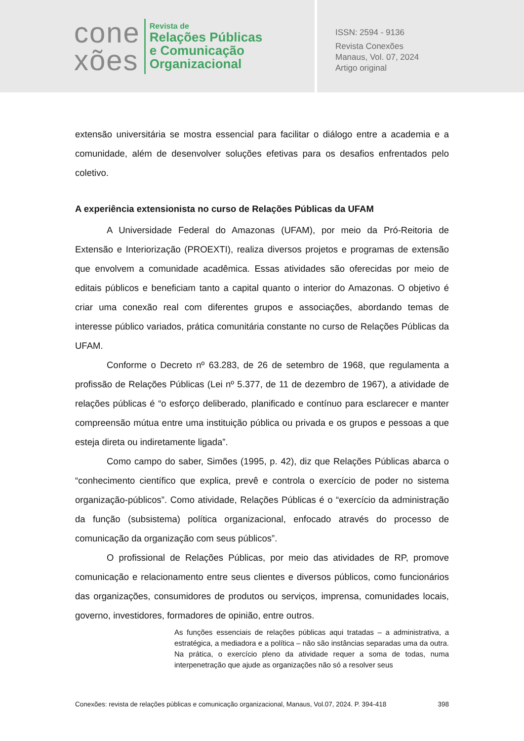cone
xões
Revista de
Relações Públicas
e Comunicação
Organizacional
ISSN: 2594 - 9136
Revista Conexões
Manaus, Vol. 07, 2024
Artigo original
extensão universitária se mostra essencial para facilitar o diálogo entre a academia e a comunidade, além de desenvolver soluções efetivas para os desafios enfrentados pelo coletivo.
A experiência extensionista no curso de Relações Públicas da UFAM
A Universidade Federal do Amazonas (UFAM), por meio da Pró-Reitoria de Extensão e Interiorização (PROEXTI), realiza diversos projetos e programas de extensão que envolvem a comunidade acadêmica. Essas atividades são oferecidas por meio de editais públicos e beneficiam tanto a capital quanto o interior do Amazonas. O objetivo é criar uma conexão real com diferentes grupos e associações, abordando temas de interesse público variados, prática comunitária constante no curso de Relações Públicas da UFAM.
Conforme o Decreto nº 63.283, de 26 de setembro de 1968, que regulamenta a profissão de Relações Públicas (Lei nº 5.377, de 11 de dezembro de 1967), a atividade de relações públicas é “o esforço deliberado, planificado e contínuo para esclarecer e manter compreensão mútua entre uma instituição pública ou privada e os grupos e pessoas a que esteja direta ou indiretamente ligada”.
Como campo do saber, Simões (1995, p. 42), diz que Relações Públicas abarca o “conhecimento científico que explica, prevê e controla o exercício de poder no sistema organização-públicos”. Como atividade, Relações Públicas é o “exercício da administração da função (subsistema) política organizacional, enfocado através do processo de comunicação da organização com seus públicos”.
O profissional de Relações Públicas, por meio das atividades de RP, promove comunicação e relacionamento entre seus clientes e diversos públicos, como funcionários das organizações, consumidores de produtos ou serviços, imprensa, comunidades locais, governo, investidores, formadores de opinião, entre outros.
As funções essenciais de relações públicas aqui tratadas – a administrativa, a estratégica, a mediadora e a política – não são instâncias separadas uma da outra. Na prática, o exercício pleno da atividade requer a soma de todas, numa interpenetração que ajude as organizações não só a resolver seus
Conexões: revista de relações públicas e comunicação organizacional, Manaus, Vol.07, 2024. P. 394-418 398